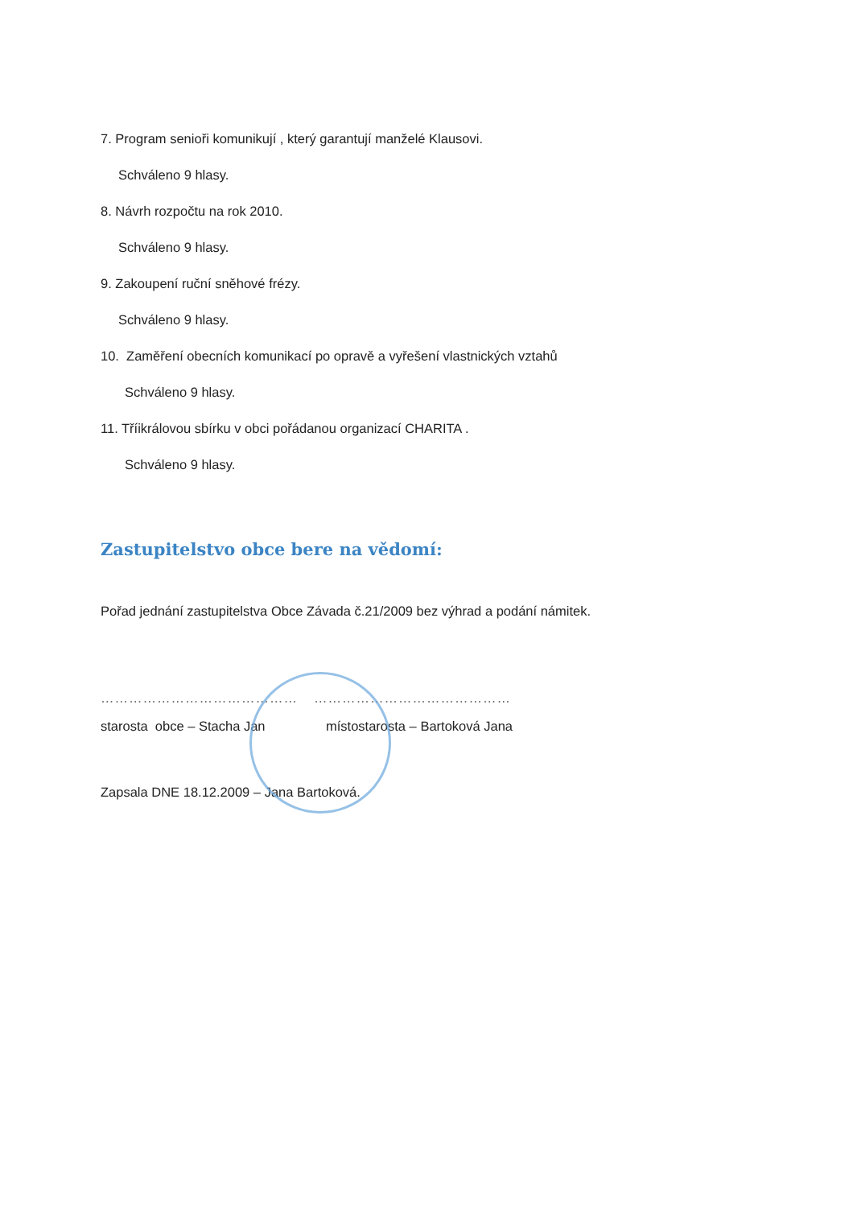7. Program senioři komunikují , který garantují manželé Klausovi.
Schváleno 9 hlasy.
8. Návrh rozpočtu na rok 2010.
Schváleno 9 hlasy.
9. Zakoupení ruční sněhové frézy.
Schváleno 9 hlasy.
10. Zaměření obecních komunikací po opravě a vyřešení vlastnických vztahů
Schváleno 9 hlasy.
11. Tříikrálovou sbírku v obci pořádanou organizací CHARITA .
Schváleno 9 hlasy.
Zastupitelstvo obce bere na vědomí:
Pořad jednání zastupitelstva Obce Závada č.21/2009 bez výhrad a podání námitek.
…………………………………… ……………………………………
starosta obce – Stacha Jan místostarosta – Bartoková Jana
Zapsala DNE 18.12.2009 – Jana Bartoková.